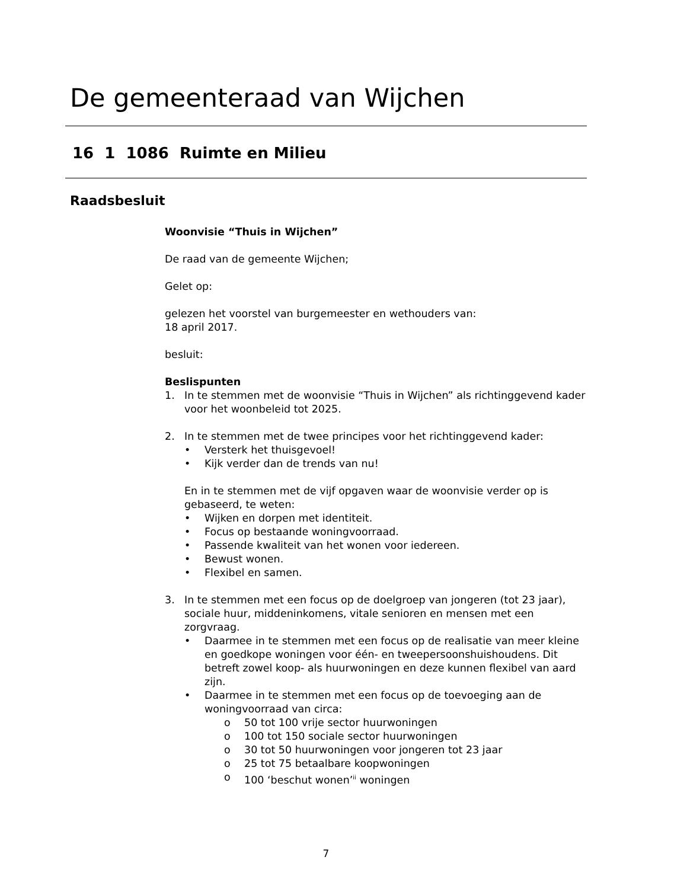De gemeenteraad van Wijchen
16 1 1086 Ruimte en Milieu
Raadsbesluit
Woonvisie “Thuis in Wijchen”
De raad van de gemeente Wijchen;
Gelet op:
gelezen het voorstel van burgemeester en wethouders van:
18 april 2017.
besluit:
Beslispunten
1. In te stemmen met de woonvisie “Thuis in Wijchen” als richtinggevend kader voor het woonbeleid tot 2025.
2. In te stemmen met de twee principes voor het richtinggevend kader:
• Versterk het thuisgevoel!
• Kijk verder dan de trends van nu!
En in te stemmen met de vijf opgaven waar de woonvisie verder op is gebaseerd, te weten:
• Wijken en dorpen met identiteit.
• Focus op bestaande woningvoorraad.
• Passende kwaliteit van het wonen voor iedereen.
• Bewust wonen.
• Flexibel en samen.
3. In te stemmen met een focus op de doelgroep van jongeren (tot 23 jaar), sociale huur, middeninkomens, vitale senioren en mensen met een zorgvraag.
• Daarmee in te stemmen met een focus op de realisatie van meer kleine en goedkope woningen voor één- en tweepersoonshuishoudens. Dit betreft zowel koop- als huurwoningen en deze kunnen flexibel van aard zijn.
• Daarmee in te stemmen met een focus op de toevoeging aan de woningvoorraad van circa:
o 50 tot 100 vrije sector huurwoningen
o 100 tot 150 sociale sector huurwoningen
o 30 tot 50 huurwoningen voor jongeren tot 23 jaar
o 25 tot 75 betaalbare koopwoningen
o 100 ‘beschut wonen’<sup>ii</sup> woningen
7